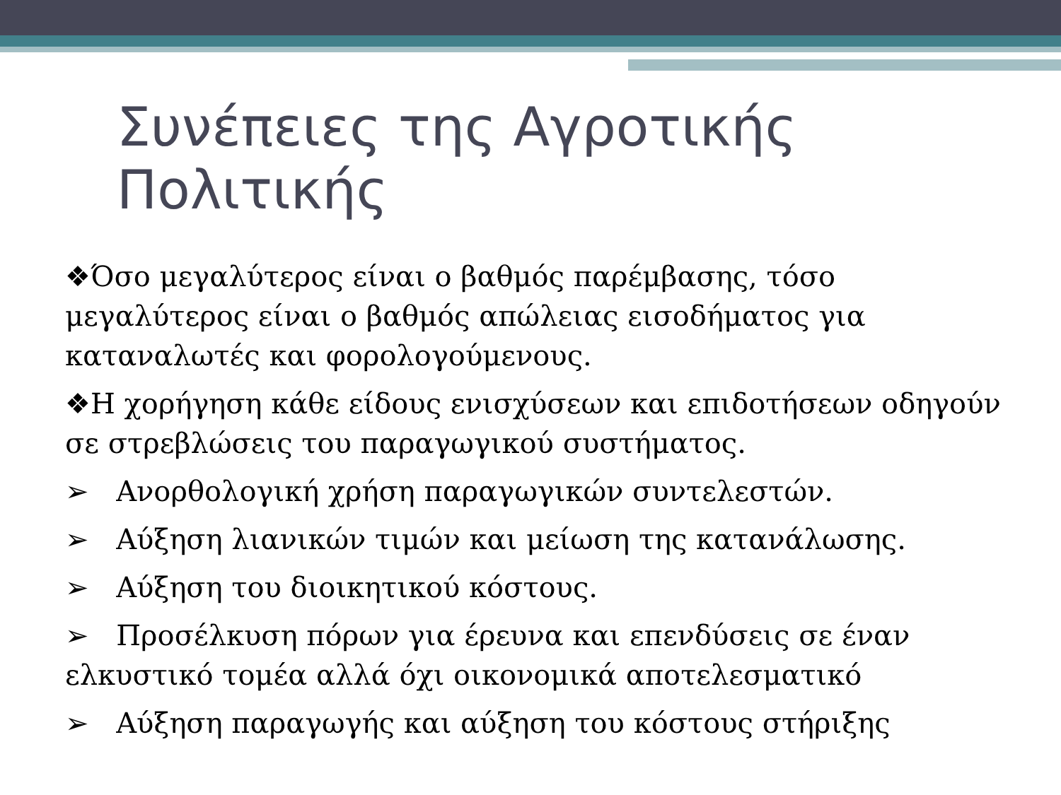Συνέπειες της Αγροτικής Πολιτικής
❖Όσο μεγαλύτερος είναι ο βαθμός παρέμβασης, τόσο μεγαλύτερος είναι ο βαθμός απώλειας εισοδήματος για καταναλωτές και φορολογούμενους.
❖Η χορήγηση κάθε είδους ενισχύσεων και επιδοτήσεων οδηγούν σε στρεβλώσεις του παραγωγικού συστήματος.
➢ Ανορθολογική χρήση παραγωγικών συντελεστών.
➢ Αύξηση λιανικών τιμών και μείωση της κατανάλωσης.
➢ Αύξηση του διοικητικού κόστους.
➢ Προσέλκυση πόρων για έρευνα και επενδύσεις σε έναν ελκυστικό τομέα αλλά όχι οικονομικά αποτελεσματικό
➢ Αύξηση παραγωγής και αύξηση του κόστους στήριξης